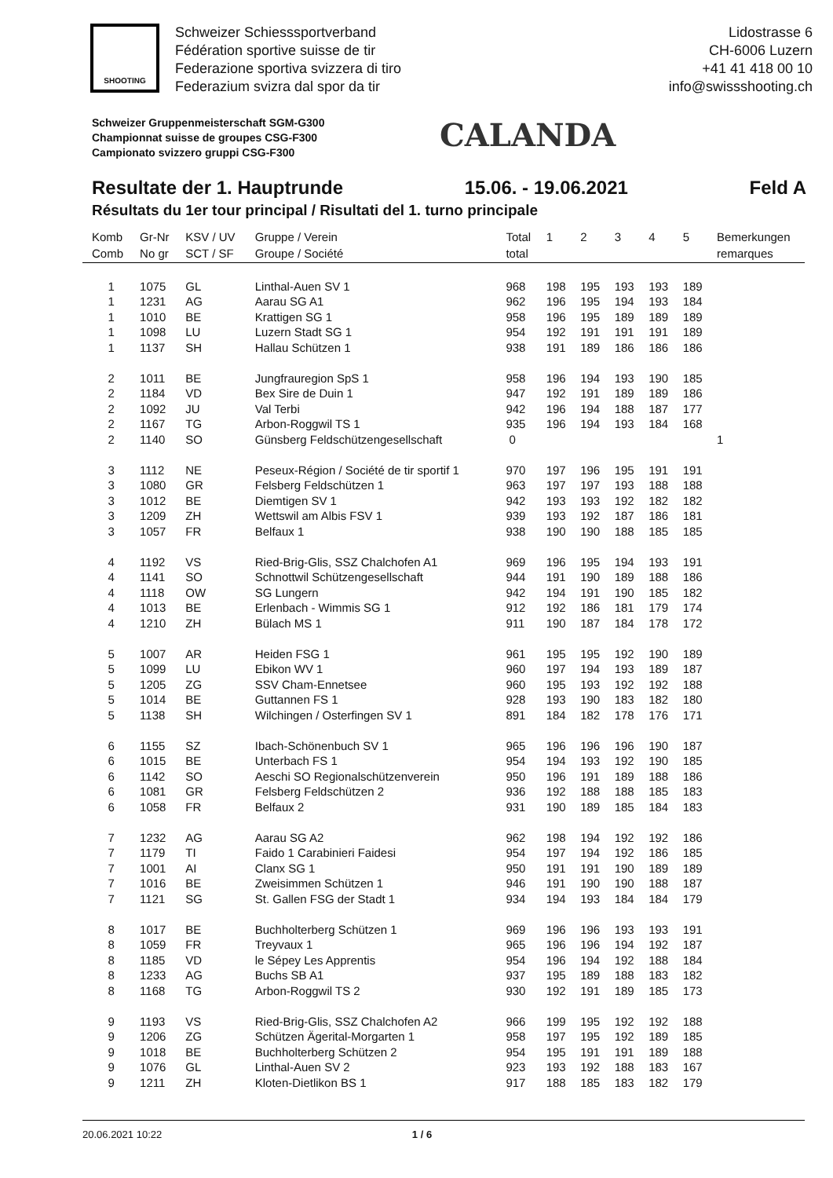SHOOTING
Schweizer Schiesssportverband
Fédération sportive suisse de tir
Federazione sportiva svizzera di tiro
Federazium svizra dal spor da tir
Lidostrasse 6
CH-6006 Luzern
+41 41 418 00 10
info@swissshooting.ch
Schweizer Gruppenmeisterschaft SGM-G300
Championnat suisse de groupes CSG-F300
Campionato svizzero gruppi CSG-F300
CALANDA
Resultate der 1. Hauptrunde 15.06. - 19.06.2021 Feld A
Résultats du 1er tour principal / Risultati del 1. turno principale
| Komb | Gr-Nr | KSV / UV | Gruppe / Verein | Total | 1 | 2 | 3 | 4 | 5 | Bemerkungen |
| --- | --- | --- | --- | --- | --- | --- | --- | --- | --- | --- |
| Comb | No gr | SCT / SF | Groupe / Société | total | | | | | | remarques |
| 1 | 1075 | GL | Linthal-Auen SV 1 | 968 | 198 | 195 | 193 | 193 | 189 | |
| 1 | 1231 | AG | Aarau SG A1 | 962 | 196 | 195 | 194 | 193 | 184 | |
| 1 | 1010 | BE | Krattigen SG 1 | 958 | 196 | 195 | 189 | 189 | 189 | |
| 1 | 1098 | LU | Luzern Stadt SG 1 | 954 | 192 | 191 | 191 | 191 | 189 | |
| 1 | 1137 | SH | Hallau Schützen 1 | 938 | 191 | 189 | 186 | 186 | 186 | |
| 2 | 1011 | BE | Jungfrauregion SpS 1 | 958 | 196 | 194 | 193 | 190 | 185 | |
| 2 | 1184 | VD | Bex Sire de Duin 1 | 947 | 192 | 191 | 189 | 189 | 186 | |
| 2 | 1092 | JU | Val Terbi | 942 | 196 | 194 | 188 | 187 | 177 | |
| 2 | 1167 | TG | Arbon-Roggwil TS 1 | 935 | 196 | 194 | 193 | 184 | 168 | |
| 2 | 1140 | SO | Günsberg Feldschützengesellschaft | 0 | | | | | | 1 |
| 3 | 1112 | NE | Peseux-Région / Société de tir sportif 1 | 970 | 197 | 196 | 195 | 191 | 191 | |
| 3 | 1080 | GR | Felsberg Feldschützen 1 | 963 | 197 | 197 | 193 | 188 | 188 | |
| 3 | 1012 | BE | Diemtigen SV 1 | 942 | 193 | 193 | 192 | 182 | 182 | |
| 3 | 1209 | ZH | Wettswil am Albis FSV 1 | 939 | 193 | 192 | 187 | 186 | 181 | |
| 3 | 1057 | FR | Belfaux 1 | 938 | 190 | 190 | 188 | 185 | 185 | |
| 4 | 1192 | VS | Ried-Brig-Glis, SSZ Chalchofen A1 | 969 | 196 | 195 | 194 | 193 | 191 | |
| 4 | 1141 | SO | Schnottwil Schützengesellschaft | 944 | 191 | 190 | 189 | 188 | 186 | |
| 4 | 1118 | OW | SG Lungern | 942 | 194 | 191 | 190 | 185 | 182 | |
| 4 | 1013 | BE | Erlenbach - Wimmis SG 1 | 912 | 192 | 186 | 181 | 179 | 174 | |
| 4 | 1210 | ZH | Bülach MS 1 | 911 | 190 | 187 | 184 | 178 | 172 | |
| 5 | 1007 | AR | Heiden FSG 1 | 961 | 195 | 195 | 192 | 190 | 189 | |
| 5 | 1099 | LU | Ebikon WV 1 | 960 | 197 | 194 | 193 | 189 | 187 | |
| 5 | 1205 | ZG | SSV Cham-Ennetsee | 960 | 195 | 193 | 192 | 192 | 188 | |
| 5 | 1014 | BE | Guttannen FS 1 | 928 | 193 | 190 | 183 | 182 | 180 | |
| 5 | 1138 | SH | Wilchingen / Osterfingen SV 1 | 891 | 184 | 182 | 178 | 176 | 171 | |
| 6 | 1155 | SZ | Ibach-Schönenbuch SV 1 | 965 | 196 | 196 | 196 | 190 | 187 | |
| 6 | 1015 | BE | Unterbach FS 1 | 954 | 194 | 193 | 192 | 190 | 185 | |
| 6 | 1142 | SO | Aeschi SO Regionalschützenverein | 950 | 196 | 191 | 189 | 188 | 186 | |
| 6 | 1081 | GR | Felsberg Feldschützen 2 | 936 | 192 | 188 | 188 | 185 | 183 | |
| 6 | 1058 | FR | Belfaux 2 | 931 | 190 | 189 | 185 | 184 | 183 | |
| 7 | 1232 | AG | Aarau SG A2 | 962 | 198 | 194 | 192 | 192 | 186 | |
| 7 | 1179 | TI | Faido 1 Carabinieri Faidesi | 954 | 197 | 194 | 192 | 186 | 185 | |
| 7 | 1001 | AI | Clanx SG 1 | 950 | 191 | 191 | 190 | 189 | 189 | |
| 7 | 1016 | BE | Zweisimmen Schützen 1 | 946 | 191 | 190 | 190 | 188 | 187 | |
| 7 | 1121 | SG | St. Gallen FSG der Stadt 1 | 934 | 194 | 193 | 184 | 184 | 179 | |
| 8 | 1017 | BE | Buchholterberg Schützen 1 | 969 | 196 | 196 | 193 | 193 | 191 | |
| 8 | 1059 | FR | Treyvaux 1 | 965 | 196 | 196 | 194 | 192 | 187 | |
| 8 | 1185 | VD | le Sépey Les Apprentis | 954 | 196 | 194 | 192 | 188 | 184 | |
| 8 | 1233 | AG | Buchs SB A1 | 937 | 195 | 189 | 188 | 183 | 182 | |
| 8 | 1168 | TG | Arbon-Roggwil TS 2 | 930 | 192 | 191 | 189 | 185 | 173 | |
| 9 | 1193 | VS | Ried-Brig-Glis, SSZ Chalchofen A2 | 966 | 199 | 195 | 192 | 192 | 188 | |
| 9 | 1206 | ZG | Schützen Ägerital-Morgarten 1 | 958 | 197 | 195 | 192 | 189 | 185 | |
| 9 | 1018 | BE | Buchholterberg Schützen 2 | 954 | 195 | 191 | 191 | 189 | 188 | |
| 9 | 1076 | GL | Linthal-Auen SV 2 | 923 | 193 | 192 | 188 | 183 | 167 | |
| 9 | 1211 | ZH | Kloten-Dietlikon BS 1 | 917 | 188 | 185 | 183 | 182 | 179 | |
20.06.2021 10:22 1 / 6